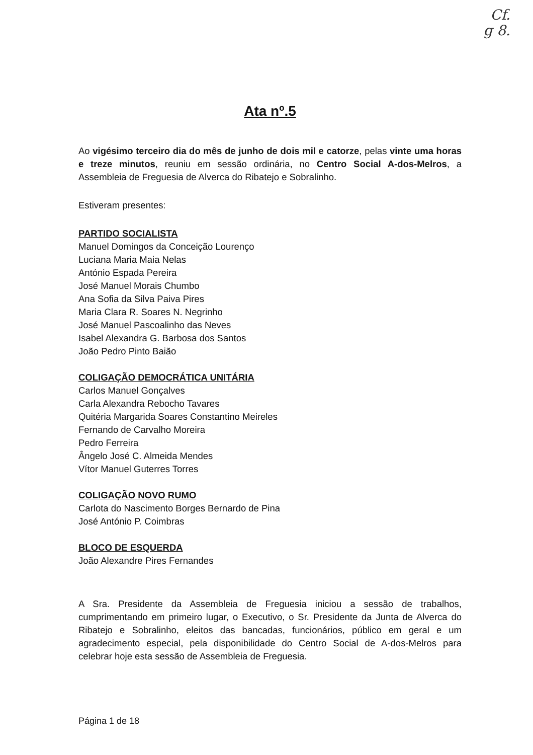Cf.
g 8.
Ata nº.5
Ao vigésimo terceiro dia do mês de junho de dois mil e catorze, pelas vinte uma horas e treze minutos, reuniu em sessão ordinária, no Centro Social A-dos-Melros, a Assembleia de Freguesia de Alverca do Ribatejo e Sobralinho.
Estiveram presentes:
PARTIDO SOCIALISTA
Manuel Domingos da Conceição Lourenço
Luciana Maria Maia Nelas
António Espada Pereira
José Manuel Morais Chumbo
Ana Sofia da Silva Paiva Pires
Maria Clara R. Soares N. Negrinho
José Manuel Pascoalinho das Neves
Isabel Alexandra G. Barbosa dos Santos
João Pedro Pinto Baião
COLIGAÇÃO DEMOCRÁTICA UNITÁRIA
Carlos Manuel Gonçalves
Carla Alexandra Rebocho Tavares
Quitéria Margarida Soares Constantino Meireles
Fernando de Carvalho Moreira
Pedro Ferreira
Ângelo José C. Almeida Mendes
Vítor Manuel Guterres Torres
COLIGAÇÃO NOVO RUMO
Carlota do Nascimento Borges Bernardo de Pina
José António P. Coimbras
BLOCO DE ESQUERDA
João Alexandre Pires Fernandes
A Sra. Presidente da Assembleia de Freguesia iniciou a sessão de trabalhos, cumprimentando em primeiro lugar, o Executivo, o Sr. Presidente da Junta de Alverca do Ribatejo e Sobralinho, eleitos das bancadas, funcionários, público em geral e um agradecimento especial, pela disponibilidade do Centro Social de A-dos-Melros para celebrar hoje esta sessão de Assembleia de Freguesia.
Página 1 de 18